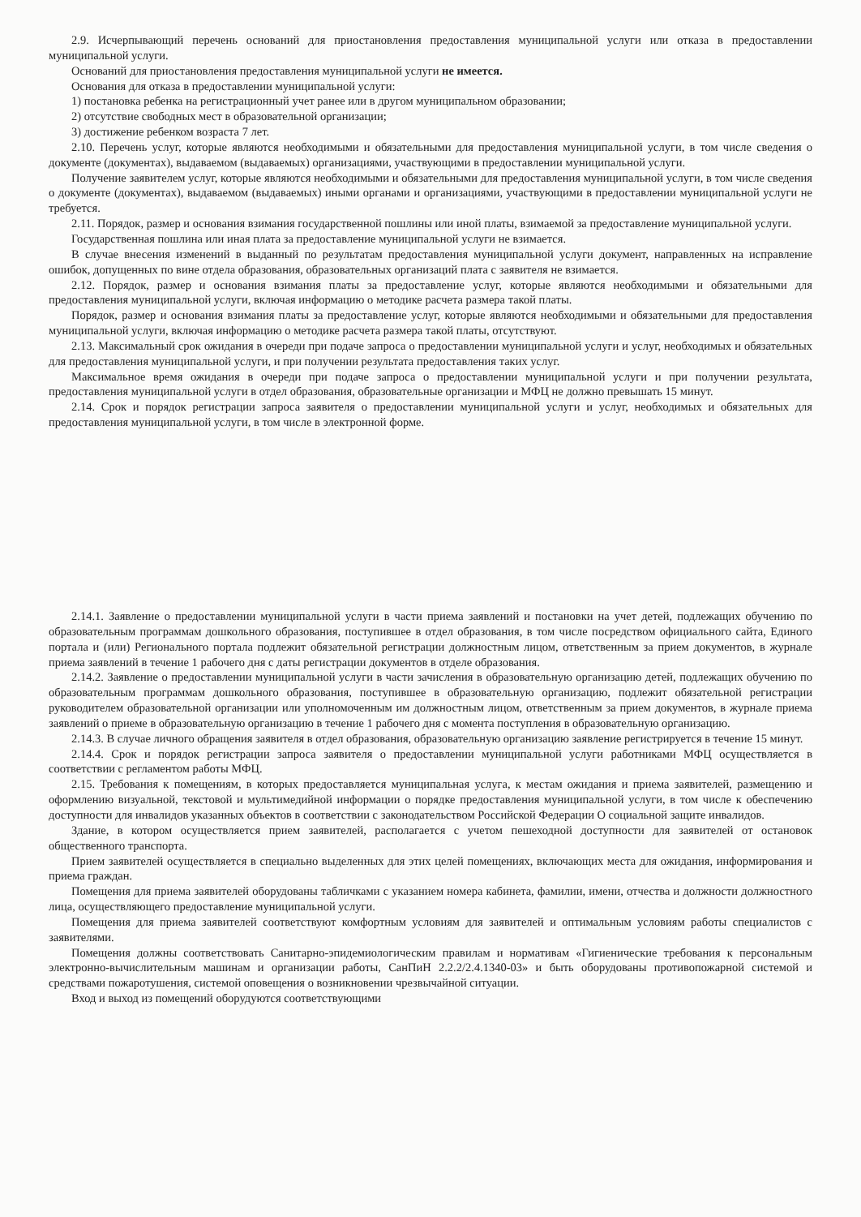2.9. Исчерпывающий перечень оснований для приостановления предоставления муниципальной услуги или отказа в предоставлении муниципальной услуги.
Оснований для приостановления предоставления муниципальной услуги не имеется.
Основания для отказа в предоставлении муниципальной услуги:
1) постановка ребенка на регистрационный учет ранее или в другом муниципальном образовании;
2) отсутствие свободных мест в образовательной организации;
3) достижение ребенком возраста 7 лет.
2.10. Перечень услуг, которые являются необходимыми и обязательными для предоставления муниципальной услуги, в том числе сведения о документе (документах), выдаваемом (выдаваемых) организациями, участвующими в предоставлении муниципальной услуги.
Получение заявителем услуг, которые являются необходимыми и обязательными для предоставления муниципальной услуги, в том числе сведения о документе (документах), выдаваемом (выдаваемых) иными органами и организациями, участвующими в предоставлении муниципальной услуги не требуется.
2.11. Порядок, размер и основания взимания государственной пошлины или иной платы, взимаемой за предоставление муниципальной услуги.
Государственная пошлина или иная плата за предоставление муниципальной услуги не взимается.
В случае внесения изменений в выданный по результатам предоставления муниципальной услуги документ, направленных на исправление ошибок, допущенных по вине отдела образования, образовательных организаций плата с заявителя не взимается.
2.12. Порядок, размер и основания взимания платы за предоставление услуг, которые являются необходимыми и обязательными для предоставления муниципальной услуги, включая информацию о методике расчета размера такой платы.
Порядок, размер и основания взимания платы за предоставление услуг, которые являются необходимыми и обязательными для предоставления муниципальной услуги, включая информацию о методике расчета размера такой платы, отсутствуют.
2.13. Максимальный срок ожидания в очереди при подаче запроса о предоставлении муниципальной услуги и услуг, необходимых и обязательных для предоставления муниципальной услуги, и при получении результата предоставления таких услуг.
Максимальное время ожидания в очереди при подаче запроса о предоставлении муниципальной услуги и при получении результата, предоставления муниципальной услуги в отдел образования, образовательные организации и МФЦ не должно превышать 15 минут.
2.14. Срок и порядок регистрации запроса заявителя о предоставлении муниципальной услуги и услуг, необходимых и обязательных для предоставления муниципальной услуги, в том числе в электронной форме.
2.14.1. Заявление о предоставлении муниципальной услуги в части приема заявлений и постановки на учет детей, подлежащих обучению по образовательным программам дошкольного образования, поступившее в отдел образования, в том числе посредством официального сайта, Единого портала и (или) Регионального портала подлежит обязательной регистрации должностным лицом, ответственным за прием документов, в журнале приема заявлений в течение 1 рабочего дня с даты регистрации документов в отделе образования.
2.14.2. Заявление о предоставлении муниципальной услуги в части зачисления в образовательную организацию детей, подлежащих обучению по образовательным программам дошкольного образования, поступившее в образовательную организацию, подлежит обязательной регистрации руководителем образовательной организации или уполномоченным им должностным лицом, ответственным за прием документов, в журнале приема заявлений о приеме в образовательную организацию в течение 1 рабочего дня с момента поступления в образовательную организацию.
2.14.3. В случае личного обращения заявителя в отдел образования, образовательную организацию заявление регистрируется в течение 15 минут.
2.14.4. Срок и порядок регистрации запроса заявителя о предоставлении муниципальной услуги работниками МФЦ осуществляется в соответствии с регламентом работы МФЦ.
2.15. Требования к помещениям, в которых предоставляется муниципальная услуга, к местам ожидания и приема заявителей, размещению и оформлению визуальной, текстовой и мультимедийной информации о порядке предоставления муниципальной услуги, в том числе к обеспечению доступности для инвалидов указанных объектов в соответствии с законодательством Российской Федерации О социальной защите инвалидов.
Здание, в котором осуществляется прием заявителей, располагается с учетом пешеходной доступности для заявителей от остановок общественного транспорта.
Прием заявителей осуществляется в специально выделенных для этих целей помещениях, включающих места для ожидания, информирования и приема граждан.
Помещения для приема заявителей оборудованы табличками с указанием номера кабинета, фамилии, имени, отчества и должности должностного лица, осуществляющего предоставление муниципальной услуги.
Помещения для приема заявителей соответствуют комфортным условиям для заявителей и оптимальным условиям работы специалистов с заявителями.
Помещения должны соответствовать Санитарно-эпидемиологическим правилам и нормативам «Гигиенические требования к персональным электронно-вычислительным машинам и организации работы, СанПиН 2.2.2/2.4.1340-03» и быть оборудованы противопожарной системой и средствами пожаротушения, системой оповещения о возникновении чрезвычайной ситуации.
Вход и выход из помещений оборудуются соответствующими